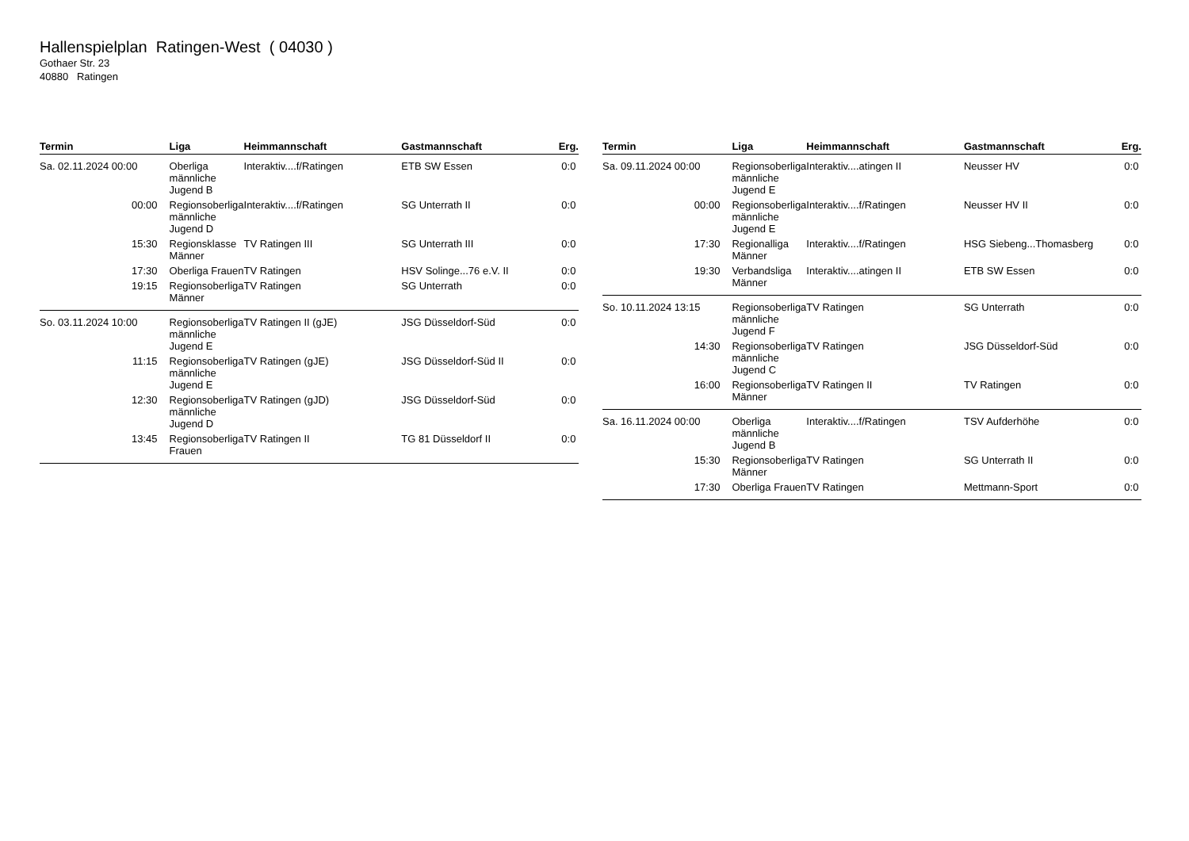Hallenspielplan Ratingen-West ( 04030 )
Gothaer Str. 23
40880 Ratingen
| Termin | Liga | Heimmannschaft | Gastmannschaft | Erg. |
| --- | --- | --- | --- | --- |
| Sa. 02.11.2024 00:00 | Oberliga männliche Jugend B | Interaktiv....f/Ratingen | ETB SW Essen | 0:0 |
| 00:00 | Regionsoberliga männliche Jugend D | Interaktiv....f/Ratingen | SG Unterrath II | 0:0 |
| 15:30 | Regionsklasse Männer | TV Ratingen III | SG Unterrath III | 0:0 |
| 17:30 | Oberliga Frauen | TV Ratingen | HSV Solinge...76 e.V. II | 0:0 |
| 19:15 | Regionsoberliga Männer | TV Ratingen | SG Unterrath | 0:0 |
| So. 03.11.2024 10:00 | Regionsoberliga männliche Jugend E | TV Ratingen II (gJE) | JSG Düsseldorf-Süd | 0:0 |
| 11:15 | Regionsoberliga männliche Jugend E | TV Ratingen (gJE) | JSG Düsseldorf-Süd II | 0:0 |
| 12:30 | Regionsoberliga männliche Jugend D | TV Ratingen (gJD) | JSG Düsseldorf-Süd | 0:0 |
| 13:45 | Regionsoberliga Frauen | TV Ratingen II | TG 81 Düsseldorf II | 0:0 |
| Termin | Liga | Heimmannschaft | Gastmannschaft | Erg. |
| --- | --- | --- | --- | --- |
| Sa. 09.11.2024 00:00 | Regionsoberliga männliche Jugend E | Interaktiv....atingen II | Neusser HV | 0:0 |
| 00:00 | Regionsoberliga männliche Jugend E | Interaktiv....f/Ratingen | Neusser HV II | 0:0 |
| 17:30 | Regionalliga Männer | Interaktiv....f/Ratingen | HSG Siebeng...Thomasberg | 0:0 |
| 19:30 | Verbandsliga Männer | Interaktiv....atingen II | ETB SW Essen | 0:0 |
| So. 10.11.2024 13:15 | Regionsoberliga männliche Jugend F | TV Ratingen | SG Unterrath | 0:0 |
| 14:30 | Regionsoberliga männliche Jugend C | TV Ratingen | JSG Düsseldorf-Süd | 0:0 |
| 16:00 | Regionsoberliga Männer | TV Ratingen II | TV Ratingen | 0:0 |
| Sa. 16.11.2024 00:00 | Oberliga männliche Jugend B | Interaktiv....f/Ratingen | TSV Aufderhöhe | 0:0 |
| 15:30 | Regionsoberliga Männer | TV Ratingen | SG Unterrath II | 0:0 |
| 17:30 | Oberliga Frauen | TV Ratingen | Mettmann-Sport | 0:0 |